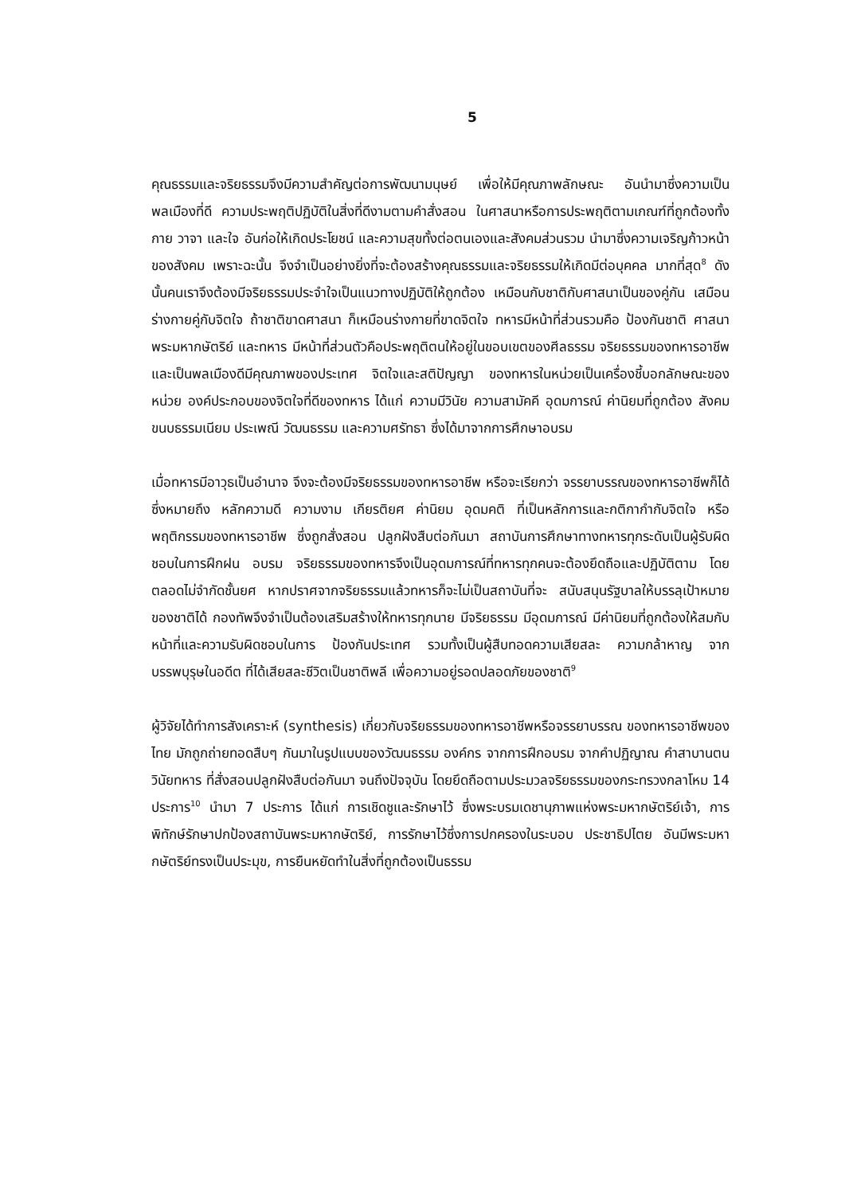5
คุณธรรมและจริยธรรมจึงมีความสำคัญต่อการพัฒนามนุษย์ เพื่อให้มีคุณภาพลักษณะ อันนำมาซึ่งความเป็นพลเมืองที่ดี ความประพฤติปฏิบัติในสิ่งที่ดีงามตามคำสั่งสอน ในศาสนาหรือการประพฤติตามเกณฑ์ที่ถูกต้องทั้งกาย วาจา และใจ อันก่อให้เกิดประโยชน์ และความสุขทั้งต่อตนเองและสังคมส่วนรวม นำมาซึ่งความเจริญก้าวหน้าของสังคม เพราะฉะนั้น จึงจำเป็นอย่างยิ่งที่จะต้องสร้างคุณธรรมและจริยธรรมให้เกิดมีต่อบุคคล มากที่สุด<sup>8</sup> ดังนั้นคนเราจึงต้องมีจริยธรรมประจำใจเป็นแนวทางปฏิบัติให้ถูกต้อง เหมือนกับชาติกับศาสนาเป็นของคู่กัน เสมือนร่างกายคู่กับจิตใจ ถ้าชาติขาดศาสนา ก็เหมือนร่างกายที่ขาดจิตใจ ทหารมีหน้าที่ส่วนรวมคือ ป้องกันชาติ ศาสนา พระมหากษัตริย์ และทหาร มีหน้าที่ส่วนตัวคือประพฤติตนให้อยู่ในขอบเขตของศีลธรรม จริยธรรมของทหารอาชีพและเป็นพลเมืองดีมีคุณภาพของประเทศ จิตใจและสติปัญญา ของทหารในหน่วยเป็นเครื่องชี้บอกลักษณะของหน่วย องค์ประกอบของจิตใจที่ดีของทหาร ได้แก่ ความมีวินัย ความสามัคคี อุดมการณ์ ค่านิยมที่ถูกต้อง สังคม ขนบธรรมเนียม ประเพณี วัฒนธรรม และความศรัทธา ซึ่งได้มาจากการศึกษาอบรม
เมื่อทหารมีอาวุธเป็นอำนาจ จึงจะต้องมีจริยธรรมของทหารอาชีพ หรือจะเรียกว่า จรรยาบรรณของทหารอาชีพก็ได้ ซึ่งหมายถึง หลักความดี ความงาม เกียรติยศ ค่านิยม อุดมคติ ที่เป็นหลักการและกติกากำกับจิตใจ หรือพฤติกรรมของทหารอาชีพ ซึ่งถูกสั่งสอน ปลูกฝังสืบต่อกันมา สถาบันการศึกษาทางทหารทุกระดับเป็นผู้รับผิดชอบในการฝึกฝน อบรม จริยธรรมของทหารจึงเป็นอุดมการณ์ที่ทหารทุกคนจะต้องยึดถือและปฏิบัติตาม โดยตลอดไม่จำกัดชั้นยศ หากปราศจากจริยธรรมแล้วทหารก็จะไม่เป็นสถาบันที่จะ สนับสนุนรัฐบาลให้บรรลุเป้าหมายของชาติได้ กองทัพจึงจำเป็นต้องเสริมสร้างให้ทหารทุกนาย มีจริยธรรม มีอุดมการณ์ มีค่านิยมที่ถูกต้องให้สมกับหน้าที่และความรับผิดชอบในการ ป้องกันประเทศ รวมทั้งเป็นผู้สืบทอดความเสียสละ ความกล้าหาญ จากบรรพบุรุษในอดีต ที่ได้เสียสละชีวิตเป็นชาติพลี เพื่อความอยู่รอดปลอดภัยของชาติ<sup>9</sup>
ผู้วิจัยได้ทำการสังเคราะห์ (synthesis) เกี่ยวกับจริยธรรมของทหารอาชีพหรือจรรยาบรรณ ของทหารอาชีพของไทย มักถูกถ่ายทอดสืบๆ กันมาในรูปแบบของวัฒนธรรม องค์กร จากการฝึกอบรม จากคำปฏิญาณ คำสาบานตน วินัยทหาร ที่สั่งสอนปลูกฝังสืบต่อกันมา จนถึงปัจจุบัน โดยยึดถือตามประมวลจริยธรรมของกระทรวงกลาโหม 14 ประการ<sup>10</sup> นำมา 7 ประการ ได้แก่ การเชิดชูและรักษาไว้ ซึ่งพระบรมเดชานุภาพแห่งพระมหากษัตริย์เจ้า, การพิทักษ์รักษาปกป้องสถาบันพระมหากษัตริย์, การรักษาไว้ซึ่งการปกครองในระบอบ ประชาธิปไตย อันมีพระมหากษัตริย์ทรงเป็นประมุข, การยืนหยัดทำในสิ่งที่ถูกต้องเป็นธรรม